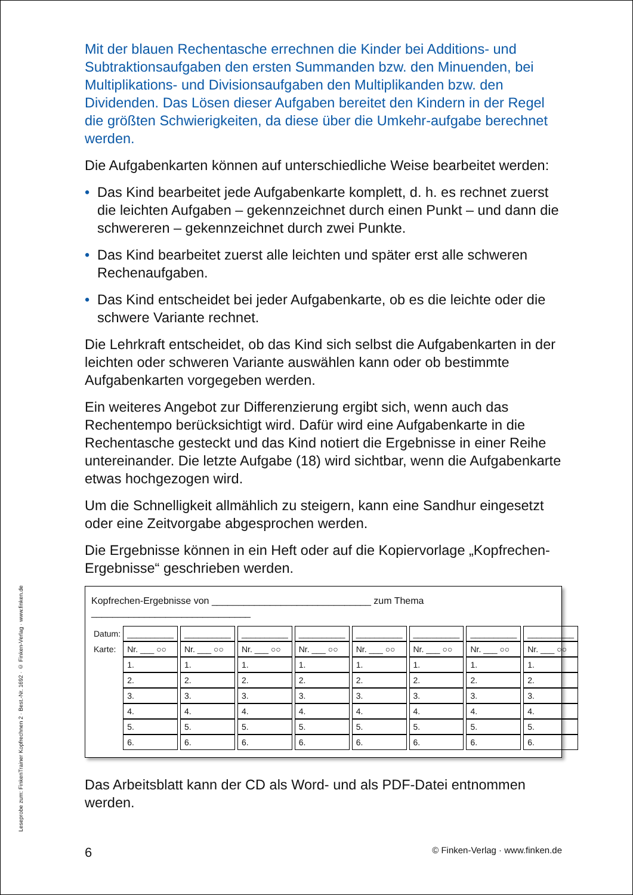Leseprobe zum: FinkenTrainer Kopfrechnen 2 · Best.-Nr. 1692 · © Finken-Verlag · www.finken.de
Mit der blauen Rechentasche errechnen die Kinder bei Additions- und Subtraktionsaufgaben den ersten Summanden bzw. den Minuenden, bei Multiplikations- und Divisionsaufgaben den Multiplikanden bzw. den Dividenden. Das Lösen dieser Aufgaben bereitet den Kindern in der Regel die größten Schwierigkeiten, da diese über die Umkehr-aufgabe berechnet werden.
Die Aufgabenkarten können auf unterschiedliche Weise bearbeitet werden:
• Das Kind bearbeitet jede Aufgabenkarte komplett, d. h. es rechnet zuerst die leichten Aufgaben – gekennzeichnet durch einen Punkt – und dann die schwereren – gekennzeichnet durch zwei Punkte.
• Das Kind bearbeitet zuerst alle leichten und später erst alle schweren Rechenaufgaben.
• Das Kind entscheidet bei jeder Aufgabenkarte, ob es die leichte oder die schwere Variante rechnet.
Die Lehrkraft entscheidet, ob das Kind sich selbst die Aufgabenkarten in der leichten oder schweren Variante auswählen kann oder ob bestimmte Aufgabenkarten vorgegeben werden.
Ein weiteres Angebot zur Differenzierung ergibt sich, wenn auch das Rechentempo berücksichtigt wird. Dafür wird eine Aufgabenkarte in die Rechentasche gesteckt und das Kind notiert die Ergebnisse in einer Reihe untereinander. Die letzte Aufgabe (18) wird sichtbar, wenn die Aufgabenkarte etwas hochgezogen wird.
Um die Schnelligkeit allmählich zu steigern, kann eine Sandhur eingesetzt oder eine Zeitvorgabe abgesprochen werden.
Die Ergebnisse können in ein Heft oder auf die Kopiervorlage „Kopfrechen-Ergebnisse“ geschrieben werden.
Kopfrechen-Ergebnisse von ______________________________ zum Thema ______________________________
| Datum: | __________ | __________ | __________ | __________ | __________ | __________ | __________ | __________ |
| Karte: | Nr. ___ ○○ | Nr. ___ ○○ | Nr. ___ ○○ | Nr. ___ ○○ | Nr. ___ ○○ | Nr. ___ ○○ | Nr. ___ ○○ | Nr. ___ ○○ |
| | 1. | 1. | 1. | 1. | 1. | 1. | 1. | 1. |
| | 2. | 2. | 2. | 2. | 2. | 2. | 2. | 2. |
| | 3. | 3. | 3. | 3. | 3. | 3. | 3. | 3. |
| | 4. | 4. | 4. | 4. | 4. | 4. | 4. | 4. |
| | 5. | 5. | 5. | 5. | 5. | 5. | 5. | 5. |
| | 6. | 6. | 6. | 6. | 6. | 6. | 6. | 6. |
Das Arbeitsblatt kann der CD als Word- und als PDF-Datei entnommen werden.
6 © Finken-Verlag · www.finken.de